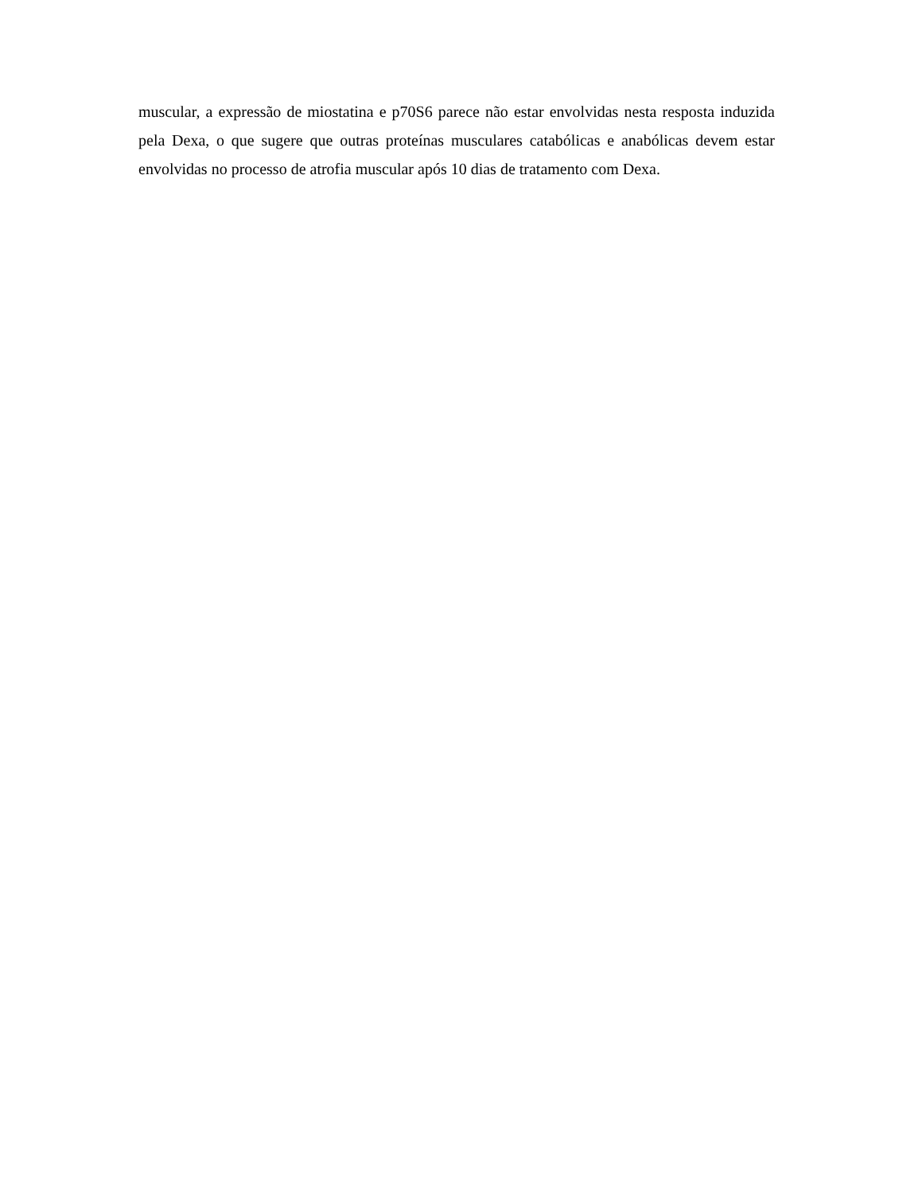muscular, a expressão de miostatina e p70S6 parece não estar envolvidas nesta resposta induzida pela Dexa, o que sugere que outras proteínas musculares catabólicas e anabólicas devem estar envolvidas no processo de atrofia muscular após 10 dias de tratamento com Dexa.